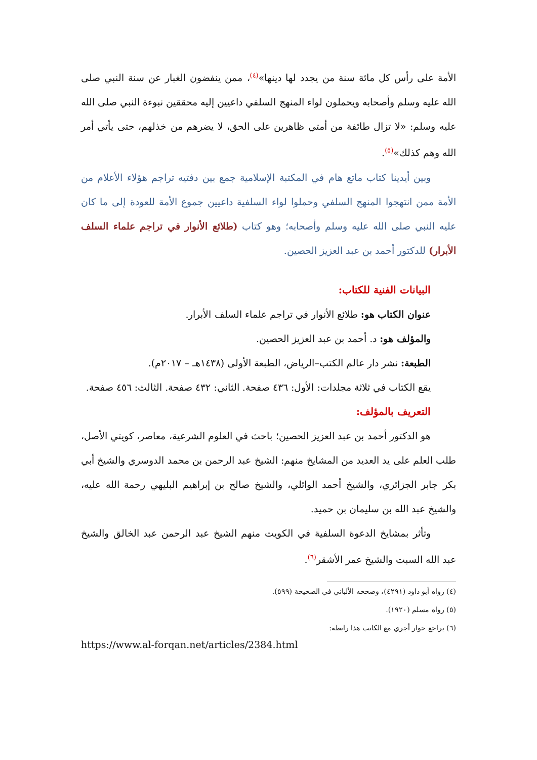الأمة على رأس كل مائة سنة من يجدد لها دينها»<sup>(٤)</sup>، ممن ينفضون الغبار عن سنة النبي صلى الله عليه وسلم وأصحابه ويحملون لواء المنهج السلفي داعيين إليه محققين نبوءة النبي صلى الله عليه وسلم: «لا تزال طائفة من أمتي ظاهرين على الحق، لا يضرهم من خذلهم، حتى يأتي أمر الله وهم كذلك»<sup>(٥)</sup>.
وبين أيدينا كتاب ماتع هام في المكتبة الإسلامية جمع بين دفتيه تراجم هؤلاء الأعلام من الأمة ممن انتهجوا المنهج السلفي وحملوا لواء السلفية داعيين جموع الأمة للعودة إلى ما كان عليه النبي صلى الله عليه وسلم وأصحابه؛ وهو كتاب (طلائع الأنوار في تراجم علماء السلف الأبرار) للدكتور أحمد بن عبد العزيز الحصين.
البيانات الفنية للكتاب:
عنوان الكتاب هو: طلائع الأنوار في تراجم علماء السلف الأبرار.
والمؤلف هو: د. أحمد بن عبد العزيز الحصين.
الطبعة: نشر دار عالم الكتب–الرياض، الطبعة الأولى (١٤٣٨هـ – ٢٠١٧م).
يقع الكتاب في ثلاثة مجلدات: الأول: ٤٣٦ صفحة. الثاني: ٤٣٢ صفحة. الثالث: ٤٥٦ صفحة.
التعريف بالمؤلف:
هو الدكتور أحمد بن عبد العزيز الحصين؛ باحث في العلوم الشرعية، معاصر، كويتي الأصل، طلب العلم على يد العديد من المشايخ منهم: الشيخ عبد الرحمن بن محمد الدوسري والشيخ أبي بكر جابر الجزائري، والشيخ أحمد الوائلي، والشيخ صالح بن إبراهيم البليهي رحمة الله عليه، والشيخ عبد الله بن سليمان بن حميد.
وتأثر بمشايخ الدعوة السلفية في الكويت منهم الشيخ عبد الرحمن عبد الخالق والشيخ عبد الله السبت والشيخ عمر الأشقر<sup>(٦)</sup>.
(٤) رواه أبو داود (٤٢٩١)، وصححه الألباني في الصحيحة (٥٩٩).
(٥) رواه مسلم (١٩٢٠).
(٦) يراجع حوار أجري مع الكاتب هذا رابطه:
https://www.al-forqan.net/articles/2384.html